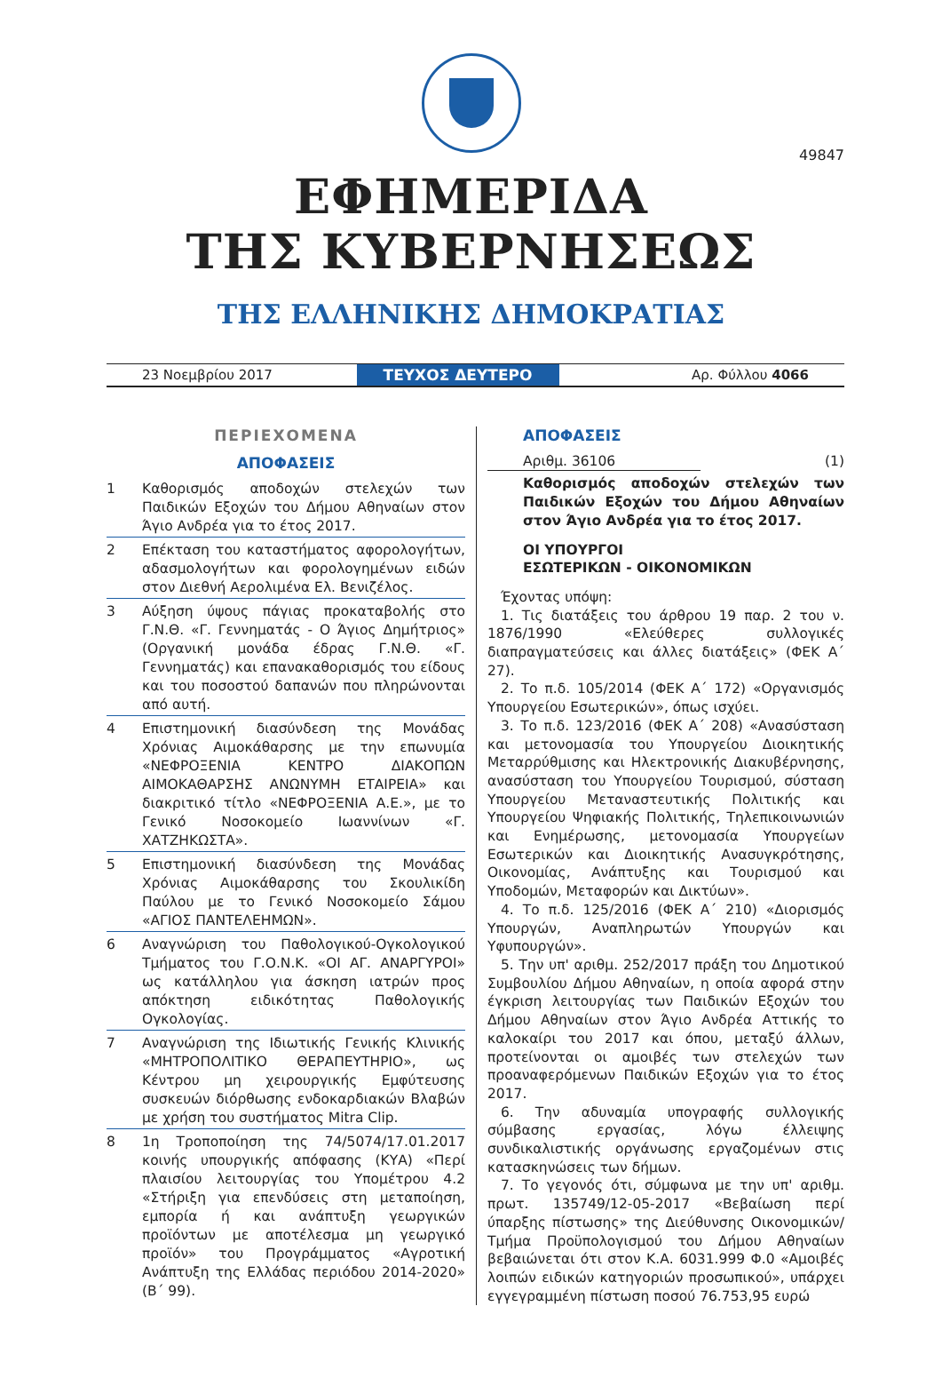49847
ΕΦΗΜΕΡΙΔΑ
ΤΗΣ ΚΥΒΕΡΝΗΣΕΩΣ
ΤΗΣ ΕΛΛΗΝΙΚΗΣ ΔΗΜΟΚΡΑΤΙΑΣ
23 Νοεμβρίου 2017
ΤΕΥΧΟΣ ΔΕΥΤΕΡΟ
Αρ. Φύλλου 4066
ΠΕΡΙΕΧΟΜΕΝΑ
ΑΠΟΦΑΣΕΙΣ
1 Καθορισμός αποδοχών στελεχών των Παιδικών Εξοχών του Δήμου Αθηναίων στον Άγιο Ανδρέα για το έτος 2017.
2 Επέκταση του καταστήματος αφορολογήτων, αδασμολογήτων και φορολογημένων ειδών στον Διεθνή Αερολιμένα Ελ. Βενιζέλος.
3 Αύξηση ύψους πάγιας προκαταβολής στο Γ.Ν.Θ. «Γ. Γεννηματάς - Ο Άγιος Δημήτριος» (Οργανική μονάδα έδρας Γ.Ν.Θ. «Γ. Γεννηματάς) και επανακαθορισμός του είδους και του ποσοστού δαπανών που πληρώνονται από αυτή.
4 Επιστημονική διασύνδεση της Μονάδας Χρόνιας Αιμοκάθαρσης με την επωνυμία «ΝΕΦΡΟΞΕΝΙΑ ΚΕΝΤΡΟ ΔΙΑΚΟΠΩΝ ΑΙΜΟΚΑΘΑΡΣΗΣ ΑΝΩΝΥΜΗ ΕΤΑΙΡΕΙΑ» και διακριτικό τίτλο «ΝΕΦΡΟΞΕΝΙΑ Α.Ε.», με το Γενικό Νοσοκομείο Ιωαννίνων «Γ. ΧΑΤΖΗΚΩΣΤΑ».
5 Επιστημονική διασύνδεση της Μονάδας Χρόνιας Αιμοκάθαρσης του Σκουλικίδη Παύλου με το Γενικό Νοσοκομείο Σάμου «ΑΓΙΟΣ ΠΑΝΤΕΛΕΗΜΩΝ».
6 Αναγνώριση του Παθολογικού-Ογκολογικού Τμήματος του Γ.Ο.Ν.Κ. «ΟΙ ΑΓ. ΑΝΑΡΓΥΡΟΙ» ως κατάλληλου για άσκηση ιατρών προς απόκτηση ειδικότητας Παθολογικής Ογκολογίας.
7 Αναγνώριση της Ιδιωτικής Γενικής Κλινικής «ΜΗΤΡΟΠΟΛΙΤΙΚΟ ΘΕΡΑΠΕΥΤΗΡΙΟ», ως Κέντρου μη χειρουργικής Εμφύτευσης συσκευών διόρθωσης ενδοκαρδιακών Βλαβών με χρήση του συστήματος Mitra Clip.
8 1η Τροποποίηση της 74/5074/17.01.2017 κοινής υπουργικής απόφασης (ΚΥΑ) «Περί πλαισίου λειτουργίας του Υπομέτρου 4.2 «Στήριξη για επενδύσεις στη μεταποίηση, εμπορία ή και ανάπτυξη γεωργικών προϊόντων με αποτέλεσμα μη γεωργικό προϊόν» του Προγράμματος «Αγροτική Ανάπτυξη της Ελλάδας περιόδου 2014-2020» (Β΄ 99).
ΑΠΟΦΑΣΕΙΣ
Αριθμ. 36106 (1)
Καθορισμός αποδοχών στελεχών των Παιδικών Εξοχών του Δήμου Αθηναίων στον Άγιο Ανδρέα για το έτος 2017.
ΟΙ ΥΠΟΥΡΓΟΙ
ΕΣΩΤΕΡΙΚΩΝ - ΟΙΚΟΝΟΜΙΚΩΝ
Έχοντας υπόψη:
1. Τις διατάξεις του άρθρου 19 παρ. 2 του ν. 1876/1990 «Ελεύθερες συλλογικές διαπραγματεύσεις και άλλες διατάξεις» (ΦΕΚ Α΄ 27).
2. Το π.δ. 105/2014 (ΦΕΚ Α΄ 172) «Οργανισμός Υπουργείου Εσωτερικών», όπως ισχύει.
3. Το π.δ. 123/2016 (ΦΕΚ Α΄ 208) «Ανασύσταση και μετονομασία του Υπουργείου Διοικητικής Μεταρρύθμισης και Ηλεκτρονικής Διακυβέρνησης, ανασύσταση του Υπουργείου Τουρισμού, σύσταση Υπουργείου Μεταναστευτικής Πολιτικής και Υπουργείου Ψηφιακής Πολιτικής, Τηλεπικοινωνιών και Ενημέρωσης, μετονομασία Υπουργείων Εσωτερικών και Διοικητικής Ανασυγκρότησης, Οικονομίας, Ανάπτυξης και Τουρισμού και Υποδομών, Μεταφορών και Δικτύων».
4. Το π.δ. 125/2016 (ΦΕΚ Α΄ 210) «Διορισμός Υπουργών, Αναπληρωτών Υπουργών και Υφυπουργών».
5. Την υπ' αριθμ. 252/2017 πράξη του Δημοτικού Συμβουλίου Δήμου Αθηναίων, η οποία αφορά στην έγκριση λειτουργίας των Παιδικών Εξοχών του Δήμου Αθηναίων στον Άγιο Ανδρέα Αττικής το καλοκαίρι του 2017 και όπου, μεταξύ άλλων, προτείνονται οι αμοιβές των στελεχών των προαναφερόμενων Παιδικών Εξοχών για το έτος 2017.
6. Την αδυναμία υπογραφής συλλογικής σύμβασης εργασίας, λόγω έλλειψης συνδικαλιστικής οργάνωσης εργαζομένων στις κατασκηνώσεις των δήμων.
7. Το γεγονός ότι, σύμφωνα με την υπ' αριθμ. πρωτ. 135749/12-05-2017 «Βεβαίωση περί ύπαρξης πίστωσης» της Διεύθυνσης Οικονομικών/ Τμήμα Προϋπολογισμού του Δήμου Αθηναίων βεβαιώνεται ότι στον Κ.Α. 6031.999 Φ.0 «Αμοιβές λοιπών ειδικών κατηγοριών προσωπικού», υπάρχει εγγεγραμμένη πίστωση ποσού 76.753,95 ευρώ